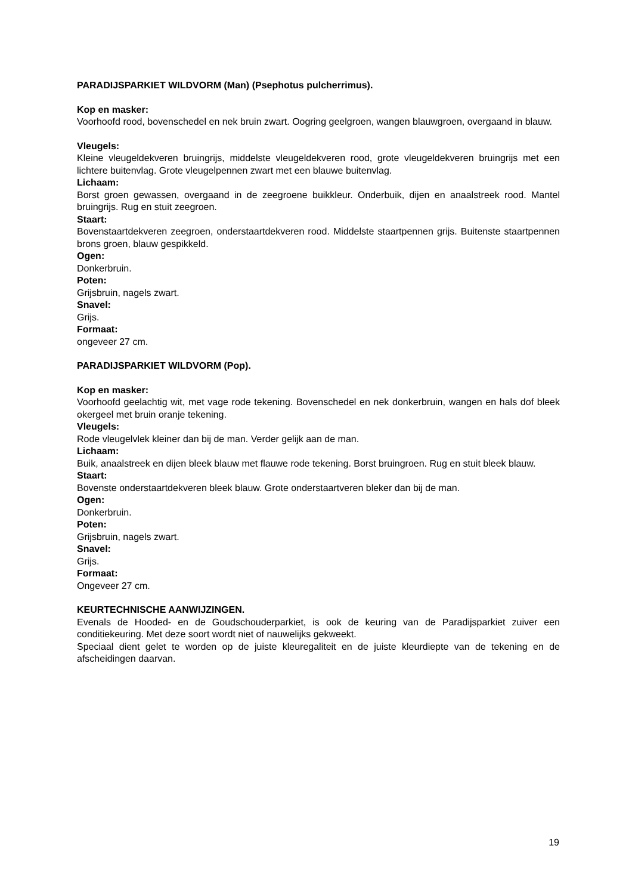PARADIJSPARKIET WILDVORM (Man) (Psephotus pulcherrimus).
Kop en masker:
Voorhoofd rood, bovenschedel en nek bruin zwart. Oogring geelgroen, wangen blauwgroen, overgaand in blauw.
Vleugels:
Kleine vleugeldekveren bruingrijs, middelste vleugeldekveren rood, grote vleugeldekveren bruingrijs met een lichtere buitenvlag. Grote vleugelpennen zwart met een blauwe buitenvlag.
Lichaam:
Borst groen gewassen, overgaand in de zeegroene buikkleur. Onderbuik, dijen en anaalstreek rood. Mantel bruingrijs. Rug en stuit zeegroen.
Staart:
Bovenstaartdekveren zeegroen, onderstaartdekveren rood. Middelste staartpennen grijs. Buitenste staartpennen brons groen, blauw gespikkeld.
Ogen:
Donkerbruin.
Poten:
Grijsbruin, nagels zwart.
Snavel:
Grijs.
Formaat:
ongeveer 27 cm.
PARADIJSPARKIET WILDVORM (Pop).
Kop en masker:
Voorhoofd geelachtig wit, met vage rode tekening. Bovenschedel en nek donkerbruin, wangen en hals dof bleek okergeel met bruin oranje tekening.
Vleugels:
Rode vleugelvlek kleiner dan bij de man. Verder gelijk aan de man.
Lichaam:
Buik, anaalstreek en dijen bleek blauw met flauwe rode tekening. Borst bruingroen. Rug en stuit bleek blauw.
Staart:
Bovenste onderstaartdekveren bleek blauw. Grote onderstaartveren bleker dan bij de man.
Ogen:
Donkerbruin.
Poten:
Grijsbruin, nagels zwart.
Snavel:
Grijs.
Formaat:
Ongeveer 27 cm.
KEURTECHNISCHE AANWIJZINGEN.
Evenals de Hooded- en de Goudschouderparkiet, is ook de keuring van de Paradijsparkiet zuiver een conditiekeuring. Met deze soort wordt niet of nauwelijks gekweekt.
Speciaal dient gelet te worden op de juiste kleuregaliteit en de juiste kleurdiepte van de tekening en de afscheidingen daarvan.
19